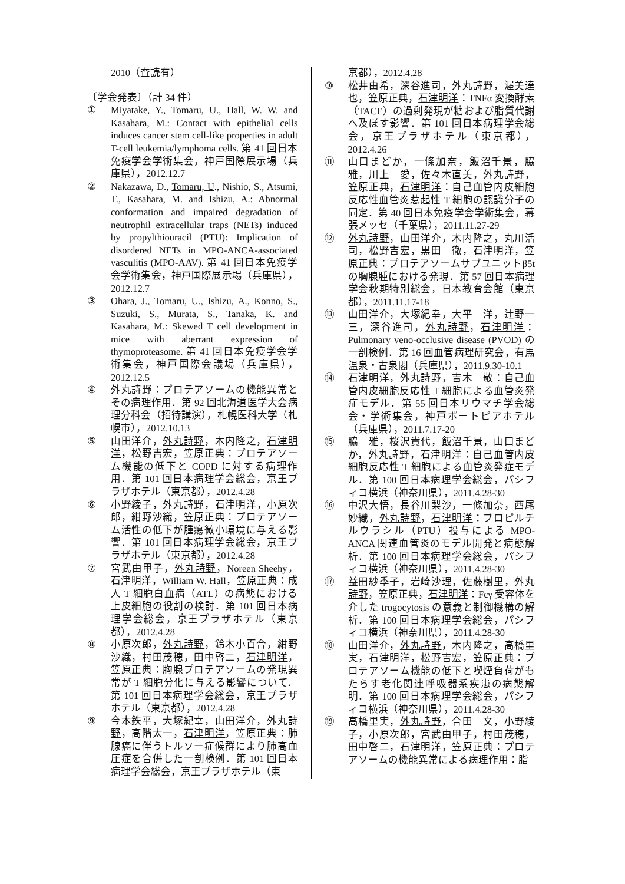2010（査読有）
〔学会発表〕（計 34 件）
① Miyatake, Y., Tomaru, U., Hall, W. W. and Kasahara, M.: Contact with epithelial cells induces cancer stem cell-like properties in adult T-cell leukemia/lymphoma cells. 第 41 回日本免疫学会学術集会，神戸国際展示場（兵庫県），2012.12.7
② Nakazawa, D., Tomaru, U., Nishio, S., Atsumi, T., Kasahara, M. and Ishizu, A.: Abnormal conformation and impaired degradation of neutrophil extracellular traps (NETs) induced by propylthiouracil (PTU): Implication of disordered NETs in MPO-ANCA-associated vasculitis (MPO-AAV). 第 41 回日本免疫学会学術集会，神戸国際展示場（兵庫県），2012.12.7
③ Ohara, J., Tomaru, U., Ishizu, A., Konno, S., Suzuki, S., Murata, S., Tanaka, K. and Kasahara, M.: Skewed T cell development in mice with aberrant expression of thymoproteasome. 第 41 回日本免疫学会学術集会，神戸国際会議場（兵庫県），2012.12.5
④ 外丸詩野：プロテアソームの機能異常とその病理作用．第 92 回北海道医学大会病理分科会（招待講演），札幌医科大学（札幌市），2012.10.13
⑤ 山田洋介，外丸詩野，木内隆之，石津明洋，松野吉宏，笠原正典：プロテアソーム機能の低下と COPD に対する病理作用．第 101 回日本病理学会総会，京王プラザホテル（東京都），2012.4.28
⑥ 小野綾子，外丸詩野，石津明洋，小原次郎，紺野沙織，笠原正典：プロテアソーム活性の低下が腫瘍微小環境に与える影響．第 101 回日本病理学会総会，京王プラザホテル（東京都），2012.4.28
⑦ 宮武由甲子，外丸詩野，Noreen Sheehy，石津明洋，William W. Hall，笠原正典：成人 T 細胞白血病（ATL）の病態における上皮細胞の役割の検討．第 101 回日本病理学会総会，京王プラザホテル（東京都），2012.4.28
⑧ 小原次郎，外丸詩野，鈴木小百合，紺野沙織，村田茂穂，田中啓二，石津明洋，笠原正典：胸腺プロテアソームの発現異常が T 細胞分化に与える影響について．第 101 回日本病理学会総会，京王プラザホテル（東京都），2012.4.28
⑨ 今本鉄平，大塚紀幸，山田洋介，外丸詩野，高階太一，石津明洋，笠原正典：肺腺癌に伴うトルソー症候群により肺高血圧症を合併した一剖検例．第 101 回日本病理学会総会，京王プラザホテル（東
京都），2012.4.28
⑩ 松井由希，深谷進司，外丸詩野，渥美達也，笠原正典，石津明洋：TNFα 変換酵素（TACE）の過剰発現が糖および脂質代謝へ及ぼす影響．第 101 回日本病理学会総会，京王プラザホテル（東京都），2012.4.26
⑪ 山口まどか，一條加奈，飯沼千景，脇雅，川上　愛，佐々木直美，外丸詩野，笠原正典，石津明洋：自己血管内皮細胞反応性血管炎惹起性 T 細胞の認識分子の同定．第 40 回日本免疫学会学術集会，幕張メッセ（千葉県），2011.11.27-29
⑫ 外丸詩野，山田洋介，木内隆之，丸川活司，松野吉宏，黒田　徹，石津明洋，笠原正典：プロテアソームサブユニットβ5t の胸腺腫における発現．第 57 回日本病理学会秋期特別総会，日本教育会館（東京都），2011.11.17-18
⑬ 山田洋介，大塚紀幸，大平　洋，辻野一三，深谷進司，外丸詩野，石津明洋：Pulmonary veno-occlusive disease (PVOD) の一剖検例．第 16 回血管病理研究会，有馬温泉・古泉閣（兵庫県），2011.9.30-10.1
⑭ 石津明洋，外丸詩野，吉木　敬：自己血管内皮細胞反応性 T 細胞による血管炎発症モデル．第 55 回日本リウマチ学会総会・学術集会，神戸ポートピアホテル（兵庫県），2011.7.17-20
⑮ 脇　雅，桜沢貴代，飯沼千景，山口まどか，外丸詩野，石津明洋：自己血管内皮細胞反応性 T 細胞による血管炎発症モデル．第 100 回日本病理学会総会，パシフィコ横浜（神奈川県），2011.4.28-30
⑯ 中沢大悟，長谷川梨沙，一條加奈，西尾妙織，外丸詩野，石津明洋：プロピルチルウラシル（PTU）投与による MPO-ANCA 関連血管炎のモデル開発と病態解析．第 100 回日本病理学会総会，パシフィコ横浜（神奈川県），2011.4.28-30
⑰ 益田紗季子，岩崎沙理，佐藤樹里，外丸詩野，笠原正典，石津明洋：Fcγ 受容体を介した trogocytosis の意義と制御機構の解析．第 100 回日本病理学会総会，パシフィコ横浜（神奈川県），2011.4.28-30
⑱ 山田洋介，外丸詩野，木内隆之，高橋里実，石津明洋，松野吉宏，笠原正典：プロテアソーム機能の低下と喫煙負荷がもたらす老化関連呼吸器系疾患の病態解明．第 100 回日本病理学会総会，パシフィコ横浜（神奈川県），2011.4.28-30
⑲ 高橋里実，外丸詩野，合田　文，小野綾子，小原次郎，宮武由甲子，村田茂穂，田中啓二，石津明洋，笠原正典：プロテアソームの機能異常による病理作用：脂